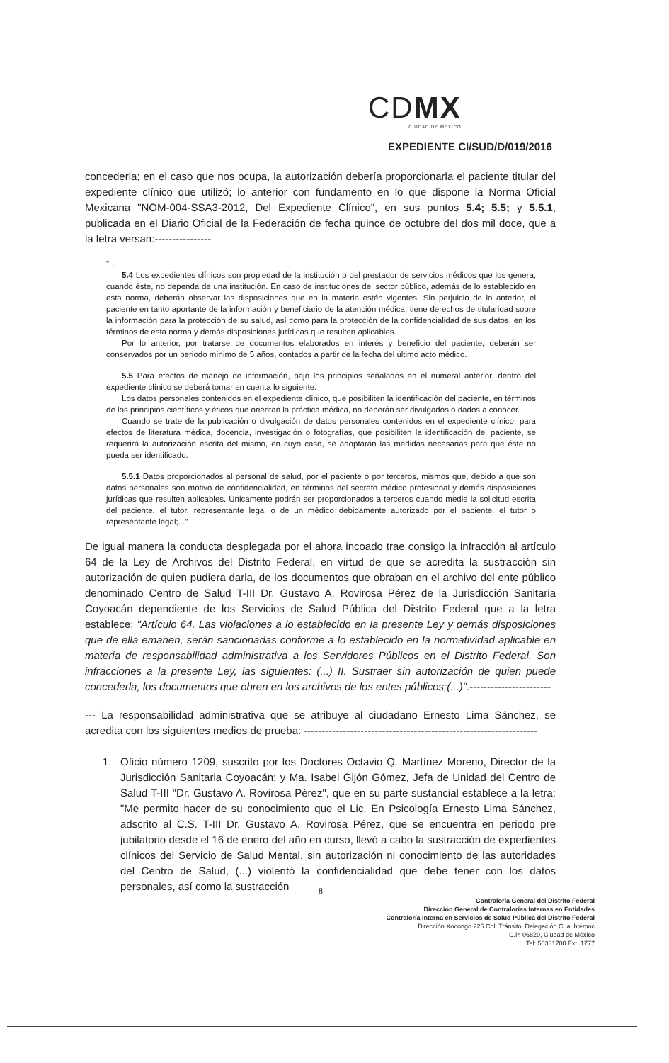CDMX
CIUDAD DE MÉXICO
EXPEDIENTE CI/SUD/D/019/2016
concederla; en el caso que nos ocupa, la autorización debería proporcionarla el paciente titular del expediente clínico que utilizó; lo anterior con fundamento en lo que dispone la Norma Oficial Mexicana "NOM-004-SSA3-2012, Del Expediente Clínico", en sus puntos 5.4; 5.5; y 5.5.1, publicada en el Diario Oficial de la Federación de fecha quince de octubre del dos mil doce, que a la letra versan:----------------
"...
5.4 Los expedientes clínicos son propiedad de la institución o del prestador de servicios médicos que los genera, cuando éste, no dependa de una institución. En caso de instituciones del sector público, además de lo establecido en esta norma, deberán observar las disposiciones que en la materia estén vigentes. Sin perjuicio de lo anterior, el paciente en tanto aportante de la información y beneficiario de la atención médica, tiene derechos de titularidad sobre la información para la protección de su salud, así como para la protección de la confidencialidad de sus datos, en los términos de esta norma y demás disposiciones jurídicas que resulten aplicables.
Por lo anterior, por tratarse de documentos elaborados en interés y beneficio del paciente, deberán ser conservados por un periodo mínimo de 5 años, contados a partir de la fecha del último acto médico.
5.5 Para efectos de manejo de información, bajo los principios señalados en el numeral anterior, dentro del expediente clínico se deberá tomar en cuenta lo siguiente:
Los datos personales contenidos en el expediente clínico, que posibiliten la identificación del paciente, en términos de los principios científicos y éticos que orientan la práctica médica, no deberán ser divulgados o dados a conocer.
Cuando se trate de la publicación o divulgación de datos personales contenidos en el expediente clínico, para efectos de literatura médica, docencia, investigación o fotografías, que posibiliten la identificación del paciente, se requerirá la autorización escrita del mismo, en cuyo caso, se adoptarán las medidas necesarias para que éste no pueda ser identificado.
5.5.1 Datos proporcionados al personal de salud, por el paciente o por terceros, mismos que, debido a que son datos personales son motivo de confidencialidad, en términos del secreto médico profesional y demás disposiciones jurídicas que resulten aplicables. Únicamente podrán ser proporcionados a terceros cuando medie la solicitud escrita del paciente, el tutor, representante legal o de un médico debidamente autorizado por el paciente, el tutor o representante legal;..."
De igual manera la conducta desplegada por el ahora incoado trae consigo la infracción al artículo 64 de la Ley de Archivos del Distrito Federal, en virtud de que se acredita la sustracción sin autorización de quien pudiera darla, de los documentos que obraban en el archivo del ente público denominado Centro de Salud T-III Dr. Gustavo A. Rovirosa Pérez de la Jurisdicción Sanitaria Coyoacán dependiente de los Servicios de Salud Pública del Distrito Federal que a la letra establece: "Artículo 64. Las violaciones a lo establecido en la presente Ley y demás disposiciones que de ella emanen, serán sancionadas conforme a lo establecido en la normatividad aplicable en materia de responsabilidad administrativa a los Servidores Públicos en el Distrito Federal. Son infracciones a la presente Ley, las siguientes: (...) II. Sustraer sin autorización de quien puede concederla, los documentos que obren en los archivos de los entes públicos;(...)".-----------------------
--- La responsabilidad administrativa que se atribuye al ciudadano Ernesto Lima Sánchez, se acredita con los siguientes medios de prueba: ------------------------------------------------------------------
1. Oficio número 1209, suscrito por los Doctores Octavio Q. Martínez Moreno, Director de la Jurisdicción Sanitaria Coyoacán; y Ma. Isabel Gijón Gómez, Jefa de Unidad del Centro de Salud T-III "Dr. Gustavo A. Rovirosa Pérez", que en su parte sustancial establece a la letra: "Me permito hacer de su conocimiento que el Lic. En Psicología Ernesto Lima Sánchez, adscrito al C.S. T-III Dr. Gustavo A. Rovirosa Pérez, que se encuentra en periodo pre jubilatorio desde el 16 de enero del año en curso, llevó a cabo la sustracción de expedientes clínicos del Servicio de Salud Mental, sin autorización ni conocimiento de las autoridades del Centro de Salud, (...) violentó la confidencialidad que debe tener con los datos personales, así como la sustracción
8
Contraloría General del Distrito Federal
Dirección General de Contralorías Internas en Entidades
Contraloría Interna en Servicios de Salud Pública del Distrito Federal
Dirección Xocongo 225 Col. Tránsito, Delegación Cuauhtémoc
C.P. 06820, Ciudad de México
Tel: 50381700 Ext. 1777